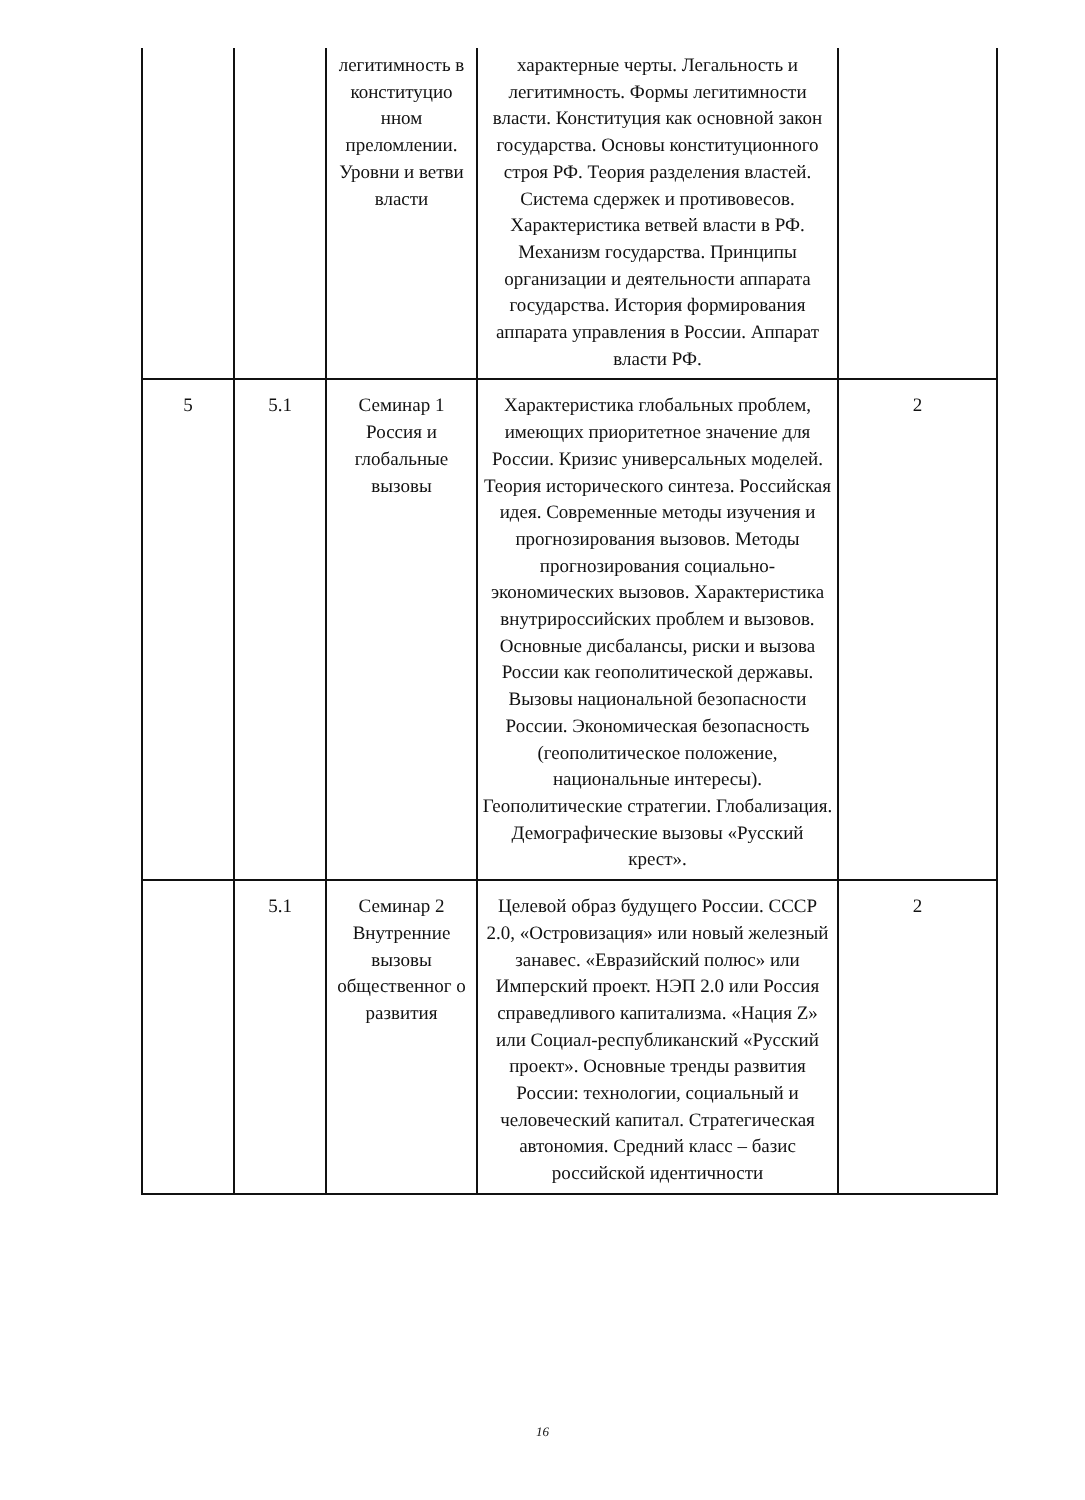| | | легитимность в конституцио нном преломлении. Уровни и ветви власти | характерные черты. Легальность и легитимность. Формы легитимности власти. Конституция как основной закон государства. Основы конституционного строя РФ. Теория разделения властей. Система сдержек и противовесов. Характеристика ветвей власти в РФ. Механизм государства. Принципы организации и деятельности аппарата государства. История формирования аппарата управления в России. Аппарат власти РФ. | |
| 5 | 5.1 | Семинар 1 Россия и глобальные вызовы | Характеристика глобальных проблем, имеющих приоритетное значение для России. Кризис универсальных моделей. Теория исторического синтеза. Российская идея. Современные методы изучения и прогнозирования вызовов. Методы прогнозирования социально-экономических вызовов. Характеристика внутрироссийских проблем и вызовов. Основные дисбалансы, риски и вызова России как геополитической державы. Вызовы национальной безопасности России. Экономическая безопасность (геополитическое положение, национальные интересы). Геополитические стратегии. Глобализация. Демографические вызовы «Русский крест». | 2 |
| | 5.1 | Семинар 2 Внутренние вызовы общественног о развития | Целевой образ будущего России. СССР 2.0, «Островизация» или новый железный занавес. «Евразийский полюс» или Имперский проект. НЭП 2.0 или Россия справедливого капитализма. «Нация Z» или Социал-республиканский «Русский проект». Основные тренды развития России: технологии, социальный и человеческий капитал. Стратегическая автономия. Средний класс – базис российской идентичности | 2 |
16